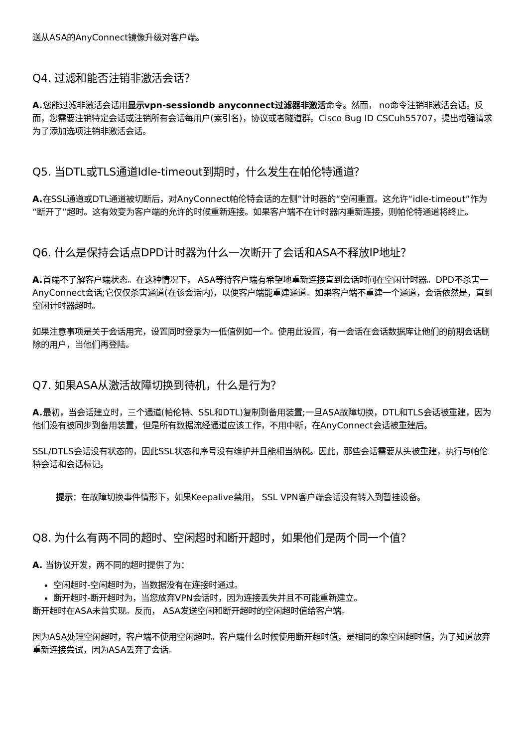送从ASA的AnyConnect镜像升级对客户端。
Q4. 过滤和能否注销非激活会话？
A. 您能过滤非激活会话用显示vpn-sessiondb anyconnect过滤器非激活命令。然而， no命令注销非激活会话。反而，您需要注销特定会话或注销所有会话每用户(索引名)，协议或者隧道群。Cisco Bug ID CSCuh55707，提出增强请求为了添加选项注销非激活会话。
Q5. 当DTL或TLS通道Idle-timeout到期时，什么发生在帕伦特通道？
A. 在SSL通道或DTL通道被切断后，对AnyConnect帕伦特会话的左侧”计时器的“空闲重置。这允许“idle-timeout”作为“断开了”超时。这有效变为客户端的允许的时候重新连接。如果客户端不在计时器内重新连接，则帕伦特通道将终止。
Q6. 什么是保持会话点DPD计时器为什么一次断开了会话和ASA不释放IP地址？
A. 首端不了解客户端状态。在这种情况下， ASA等待客户端有希望地重新连接直到会话时间在空闲计时器。DPD不杀害一AnyConnect会话;它仅仅杀害通道(在该会话内)，以便客户端能重建通道。如果客户端不重建一个通道，会话依然是，直到空闲计时器超时。
如果注意事项是关于会话用完，设置同时登录为一低值例如一个。使用此设置，有一会话在会话数据库让他们的前期会话删除的用户，当他们再登陆。
Q7. 如果ASA从激活故障切换到待机，什么是行为？
A. 最初，当会话建立时，三个通道(帕伦特、SSL和DTL)复制到备用装置;一旦ASA故障切换，DTL和TLS会话被重建，因为他们没有被同步到备用装置，但是所有数据流经通道应该工作，不用中断，在AnyConnect会话被重建后。
SSL/DTLS会话没有状态的，因此SSL状态和序号没有维护并且能相当纳税。因此，那些会话需要从头被重建，执行与帕伦特会话和会话标记。
提示：在故障切换事件情形下，如果Keepalive禁用， SSL VPN客户端会话没有转入到暂挂设备。
Q8. 为什么有两不同的超时、空闲超时和断开超时，如果他们是两个同一个值？
A. 当协议开发，两不同的超时提供了为：
空闲超时-空闲超时为，当数据没有在连接时通过。
断开超时-断开超时为，当您放弃VPN会话时，因为连接丢失并且不可能重新建立。
断开超时在ASA未曾实现。反而， ASA发送空闲和断开超时的空闲超时值给客户端。
因为ASA处理空闲超时，客户端不使用空闲超时。客户端什么时候使用断开超时值，是相同的象空闲超时值，为了知道放弃重新连接尝试，因为ASA丢弃了会话。